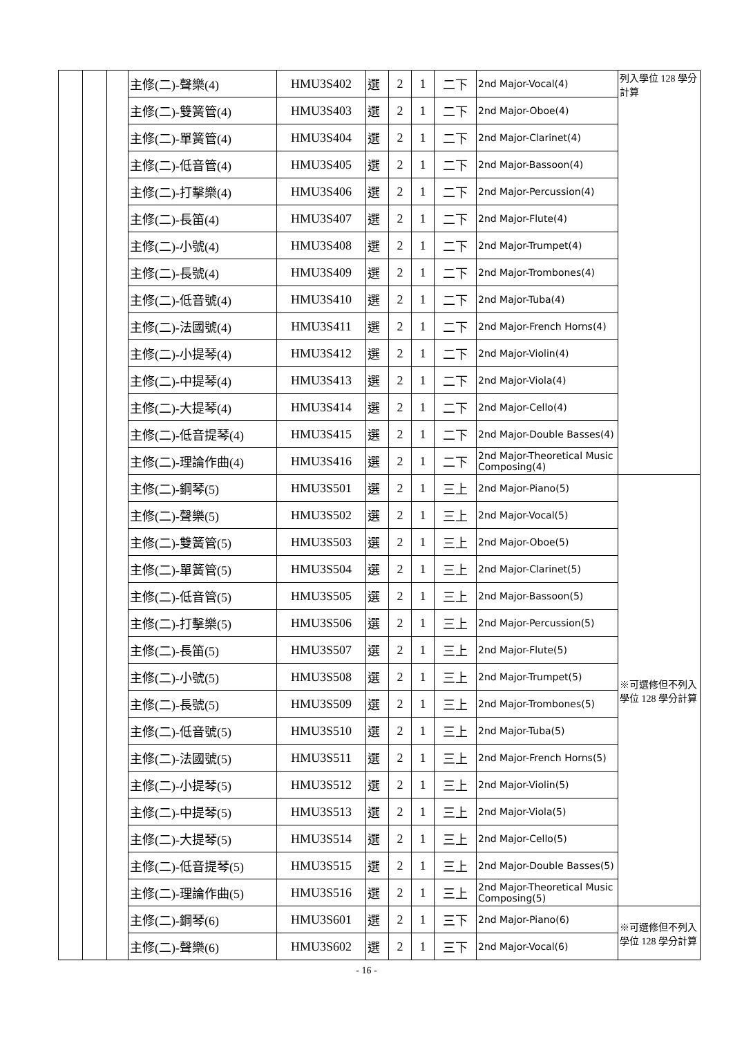| | | | 主修(二)-聲樂(4) | HMU3S402 | 選 | 2 | 1 | 二下 | 2nd Major-Vocal(4) | 列入學位 128 學分計算 |
| | | | 主修(二)-雙簧管(4) | HMU3S403 | 選 | 2 | 1 | 二下 | 2nd Major-Oboe(4) | |
| | | | 主修(二)-單簧管(4) | HMU3S404 | 選 | 2 | 1 | 二下 | 2nd Major-Clarinet(4) | |
| | | | 主修(二)-低音管(4) | HMU3S405 | 選 | 2 | 1 | 二下 | 2nd Major-Bassoon(4) | |
| | | | 主修(二)-打擊樂(4) | HMU3S406 | 選 | 2 | 1 | 二下 | 2nd Major-Percussion(4) | |
| | | | 主修(二)-長笛(4) | HMU3S407 | 選 | 2 | 1 | 二下 | 2nd Major-Flute(4) | |
| | | | 主修(二)-小號(4) | HMU3S408 | 選 | 2 | 1 | 二下 | 2nd Major-Trumpet(4) | |
| | | | 主修(二)-長號(4) | HMU3S409 | 選 | 2 | 1 | 二下 | 2nd Major-Trombones(4) | |
| | | | 主修(二)-低音號(4) | HMU3S410 | 選 | 2 | 1 | 二下 | 2nd Major-Tuba(4) | |
| | | | 主修(二)-法國號(4) | HMU3S411 | 選 | 2 | 1 | 二下 | 2nd Major-French Horns(4) | |
| | | | 主修(二)-小提琴(4) | HMU3S412 | 選 | 2 | 1 | 二下 | 2nd Major-Violin(4) | |
| | | | 主修(二)-中提琴(4) | HMU3S413 | 選 | 2 | 1 | 二下 | 2nd Major-Viola(4) | |
| | | | 主修(二)-大提琴(4) | HMU3S414 | 選 | 2 | 1 | 二下 | 2nd Major-Cello(4) | |
| | | | 主修(二)-低音提琴(4) | HMU3S415 | 選 | 2 | 1 | 二下 | 2nd Major-Double Basses(4) | |
| | | | 主修(二)-理論作曲(4) | HMU3S416 | 選 | 2 | 1 | 二下 | 2nd Major-Theoretical Music Composing(4) | |
| | | | 主修(二)-鋼琴(5) | HMU3S501 | 選 | 2 | 1 | 三上 | 2nd Major-Piano(5) | ※可選修但不列入學位 128 學分計算 |
| | | | 主修(二)-聲樂(5) | HMU3S502 | 選 | 2 | 1 | 三上 | 2nd Major-Vocal(5) | |
| | | | 主修(二)-雙簧管(5) | HMU3S503 | 選 | 2 | 1 | 三上 | 2nd Major-Oboe(5) | |
| | | | 主修(二)-單簧管(5) | HMU3S504 | 選 | 2 | 1 | 三上 | 2nd Major-Clarinet(5) | |
| | | | 主修(二)-低音管(5) | HMU3S505 | 選 | 2 | 1 | 三上 | 2nd Major-Bassoon(5) | |
| | | | 主修(二)-打擊樂(5) | HMU3S506 | 選 | 2 | 1 | 三上 | 2nd Major-Percussion(5) | |
| | | | 主修(二)-長笛(5) | HMU3S507 | 選 | 2 | 1 | 三上 | 2nd Major-Flute(5) | |
| | | | 主修(二)-小號(5) | HMU3S508 | 選 | 2 | 1 | 三上 | 2nd Major-Trumpet(5) | |
| | | | 主修(二)-長號(5) | HMU3S509 | 選 | 2 | 1 | 三上 | 2nd Major-Trombones(5) | |
| | | | 主修(二)-低音號(5) | HMU3S510 | 選 | 2 | 1 | 三上 | 2nd Major-Tuba(5) | |
| | | | 主修(二)-法國號(5) | HMU3S511 | 選 | 2 | 1 | 三上 | 2nd Major-French Horns(5) | |
| | | | 主修(二)-小提琴(5) | HMU3S512 | 選 | 2 | 1 | 三上 | 2nd Major-Violin(5) | |
| | | | 主修(二)-中提琴(5) | HMU3S513 | 選 | 2 | 1 | 三上 | 2nd Major-Viola(5) | |
| | | | 主修(二)-大提琴(5) | HMU3S514 | 選 | 2 | 1 | 三上 | 2nd Major-Cello(5) | |
| | | | 主修(二)-低音提琴(5) | HMU3S515 | 選 | 2 | 1 | 三上 | 2nd Major-Double Basses(5) | |
| | | | 主修(二)-理論作曲(5) | HMU3S516 | 選 | 2 | 1 | 三上 | 2nd Major-Theoretical Music Composing(5) | |
| | | | 主修(二)-鋼琴(6) | HMU3S601 | 選 | 2 | 1 | 三下 | 2nd Major-Piano(6) | ※可選修但不列入學位 128 學分計算 |
| | | | 主修(二)-聲樂(6) | HMU3S602 | 選 | 2 | 1 | 三下 | 2nd Major-Vocal(6) | |
- 16 -